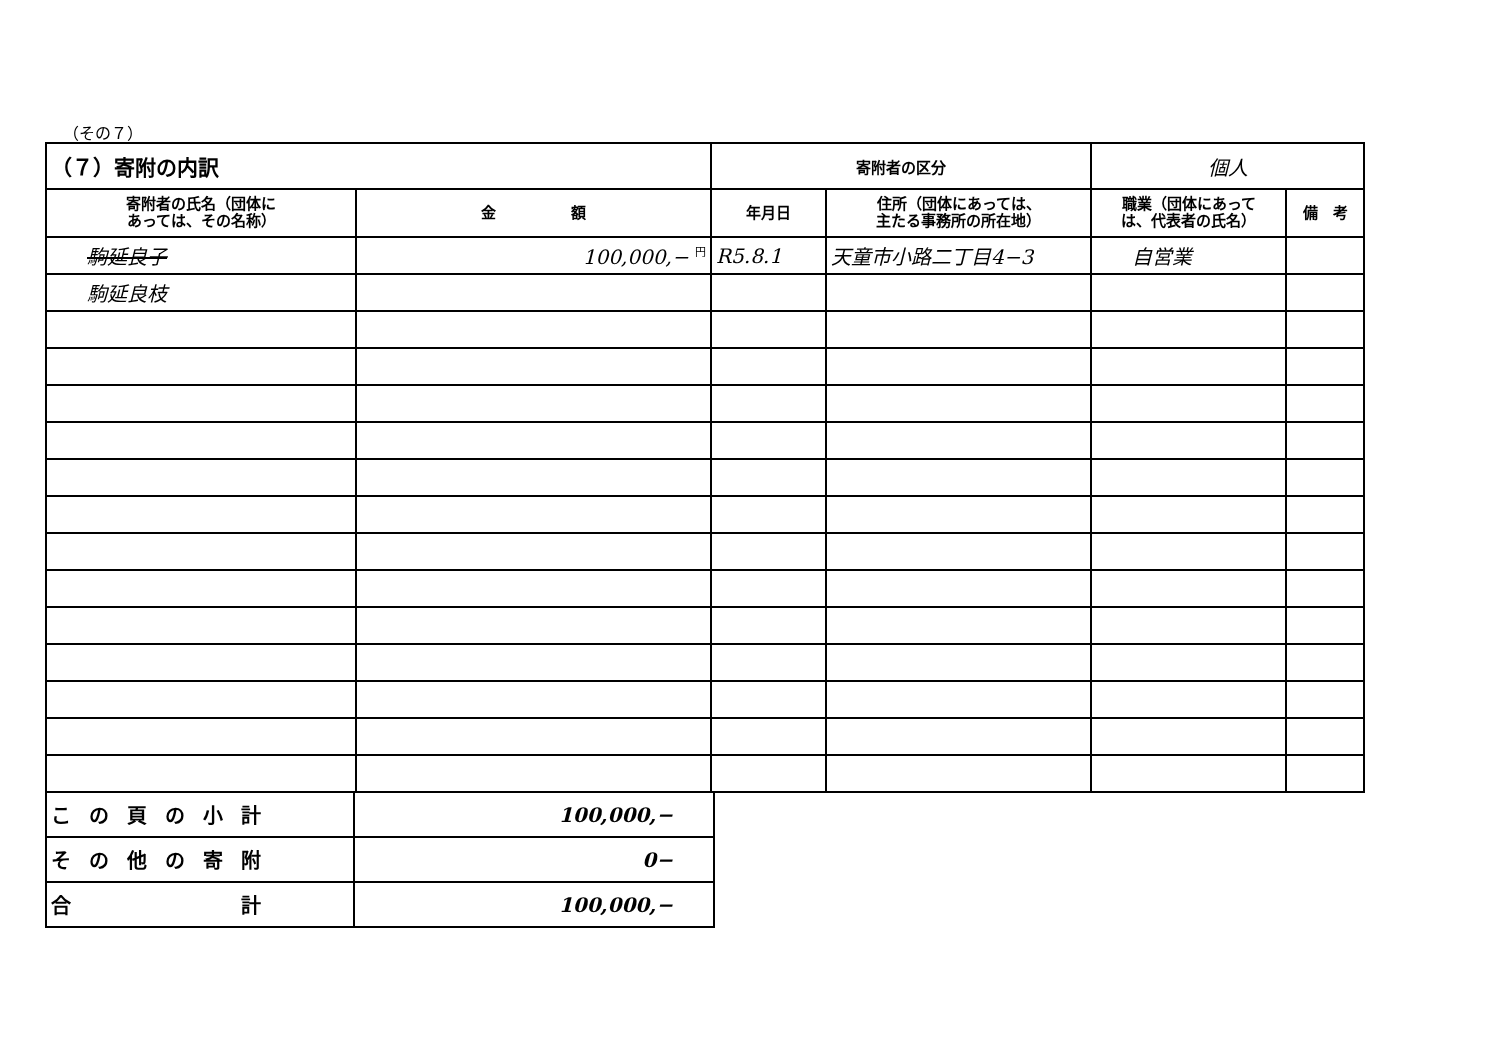（その７）
| （７）寄附の内訳 | | 寄附者の区分 | | 個人 | |
| 寄附者の氏名（団体に あっては、その名称） | 金 額 | 年月日 | 住所（団体にあっては、 主たる事務所の所在地） | 職業（団体にあって は、代表者の氏名） | 備 考 |
| 駒延良子 | 100,000,− <sup>円</sup> | R5.8.1 | 天童市小路二丁目4−3 | 自営業 | |
| 駒延良枝 | | | | | |
| この頁の小計 | 100,000,− |
| その他の寄附 | 0− |
| 合 計 | 100,000,− |